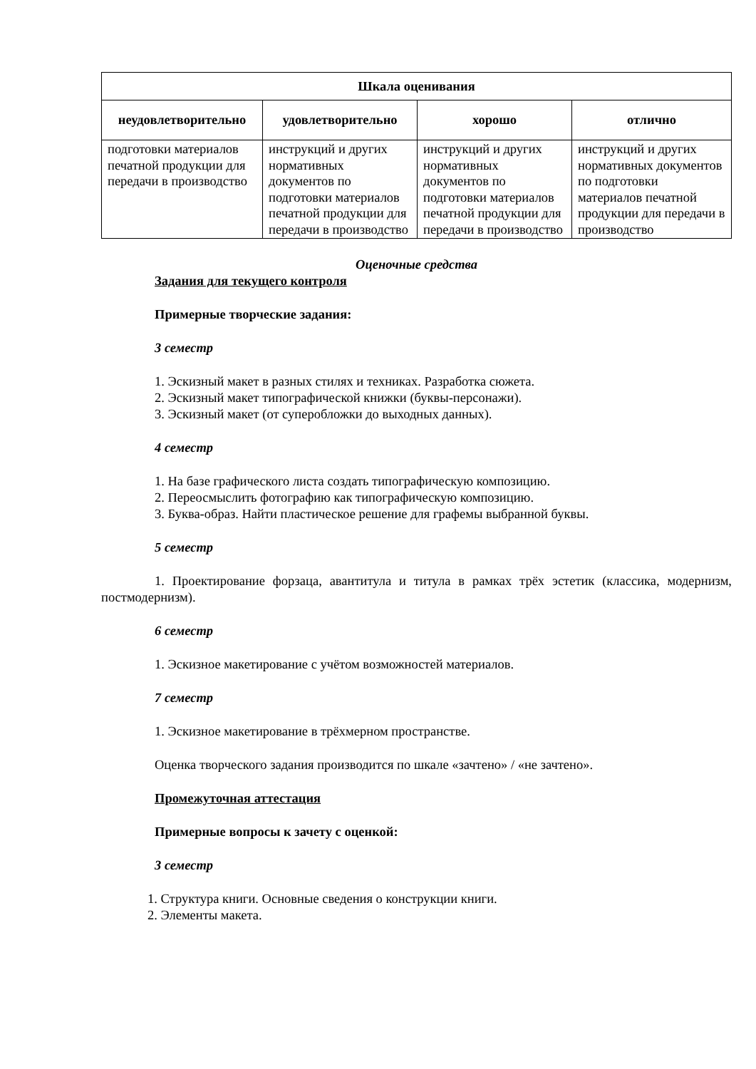| Шкала оценивания | | | |
| --- | --- | --- | --- |
| неудовлетворительно | удовлетворительно | хорошо | отлично |
| подготовки материалов печатной продукции для передачи в производство | инструкций и других нормативных документов по подготовки материалов печатной продукции для передачи в производство | инструкций и других нормативных документов по подготовки материалов печатной продукции для передачи в производство | инструкций и других нормативных документов по подготовки материалов печатной продукции для передачи в производство |
Оценочные средства
Задания для текущего контроля
Примерные творческие задания:
3 семестр
1. Эскизный макет в разных стилях и техниках. Разработка сюжета.
2. Эскизный макет типографической книжки (буквы-персонажи).
3. Эскизный макет (от суперобложки до выходных данных).
4 семестр
1. На базе графического листа создать типографическую композицию.
2. Переосмыслить фотографию как типографическую композицию.
3. Буква-образ. Найти пластическое решение для графемы выбранной буквы.
5 семестр
1. Проектирование форзаца, авантитула и титула в рамках трёх эстетик (классика, модернизм, постмодернизм).
6 семестр
1. Эскизное макетирование с учётом возможностей материалов.
7 семестр
1. Эскизное макетирование в трёхмерном пространстве.
Оценка творческого задания производится по шкале «зачтено» / «не зачтено».
Промежуточная аттестация
Примерные вопросы к зачету с оценкой:
3 семестр
1. Структура книги. Основные сведения о конструкции книги.
2. Элементы макета.